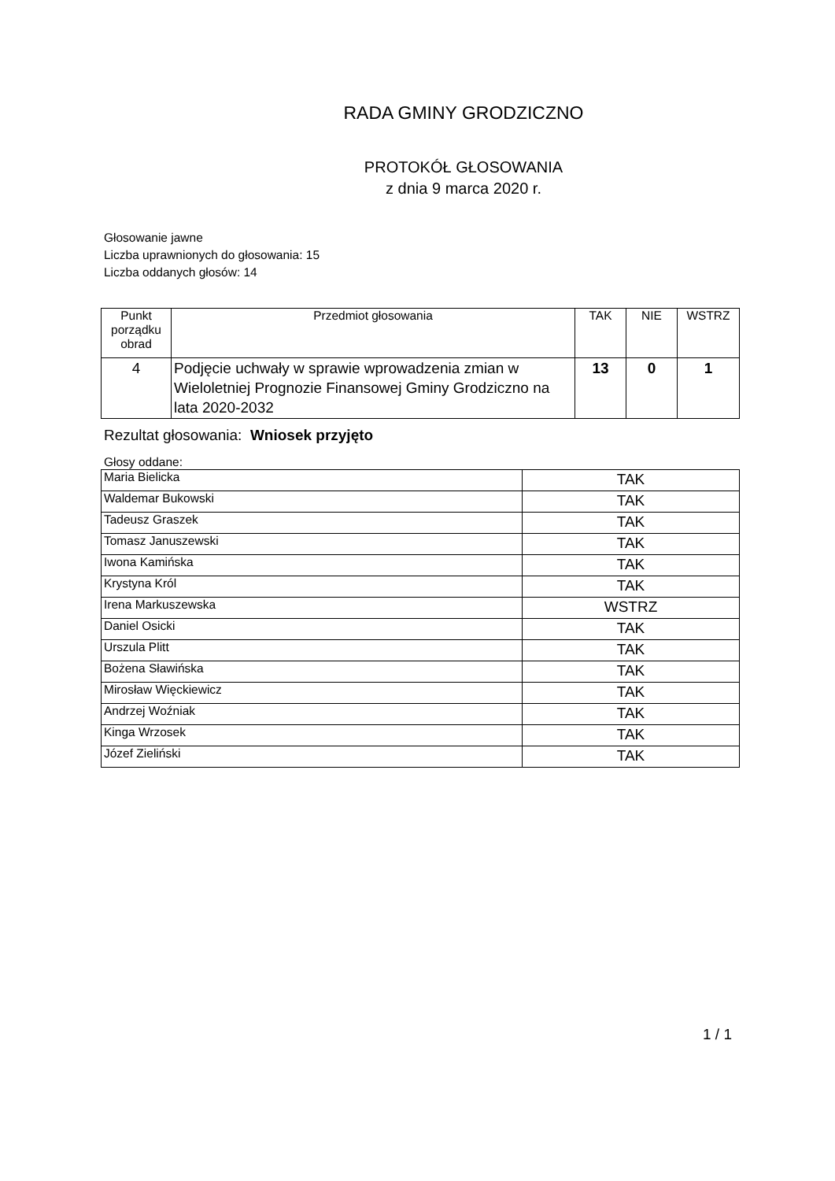RADA GMINY GRODZICZNO
PROTOKÓŁ GŁOSOWANIA
z dnia 9 marca 2020 r.
Głosowanie jawne
Liczba uprawnionych do głosowania: 15
Liczba oddanych głosów: 14
| Punkt porządku obrad | Przedmiot głosowania | TAK | NIE | WSTRZ |
| --- | --- | --- | --- | --- |
| 4 | Podjęcie uchwały w sprawie wprowadzenia zmian w Wieloletniej Prognozie Finansowej Gminy Grodziczno na lata 2020-2032 | 13 | 0 | 1 |
Rezultat głosowania: Wniosek przyjęto
Głosy oddane:
| Maria Bielicka | TAK |
| Waldemar Bukowski | TAK |
| Tadeusz Graszek | TAK |
| Tomasz Januszewski | TAK |
| Iwona Kamińska | TAK |
| Krystyna Król | TAK |
| Irena Markuszewska | WSTRZ |
| Daniel Osicki | TAK |
| Urszula Plitt | TAK |
| Bożena Sławińska | TAK |
| Mirosław Więckiewicz | TAK |
| Andrzej Woźniak | TAK |
| Kinga Wrzosek | TAK |
| Józef Zieliński | TAK |
1 / 1